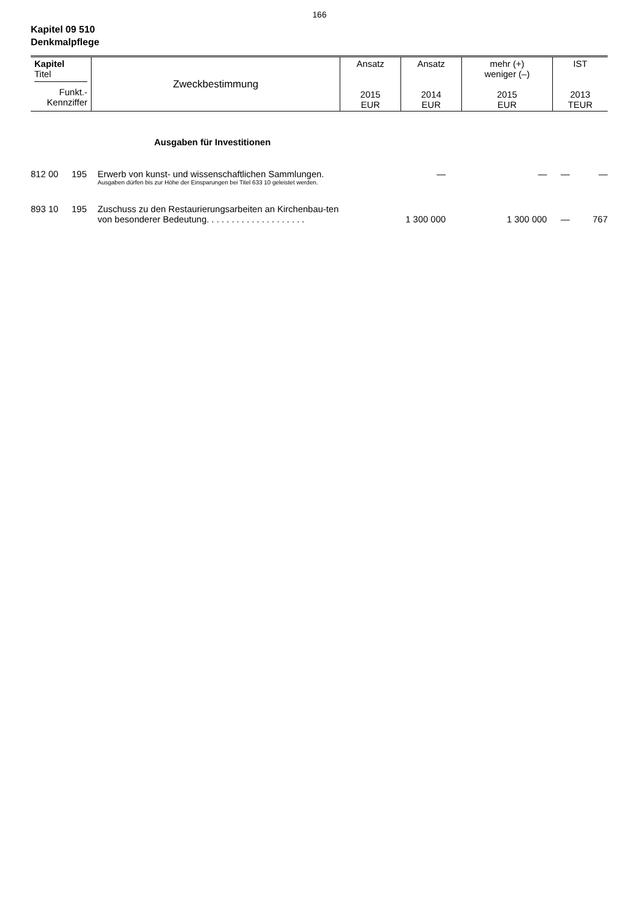166
Kapitel 09 510
Denkmalpflege
| Kapitel Titel Funkt.- Kennziffer | Zweckbestimmung | Ansatz 2015 EUR | Ansatz 2014 EUR | mehr (+) weniger (–) 2015 EUR | IST 2013 TEUR |
Ausgaben für Investitionen
| 812 00 | 195 | Erwerb von kunst- und wissenschaftlichen Sammlungen. Ausgaben dürfen bis zur Höhe der Einsparungen bei Titel 633 10 geleistet werden. | — | — | — | — |
| 893 10 | 195 | Zuschuss zu den Restaurierungsarbeiten an Kirchenbau-ten von besonderer Bedeutung. . . . . . . . . . . . . . . . . . . . | 1 300 000 | 1 300 000 | — | 767 |